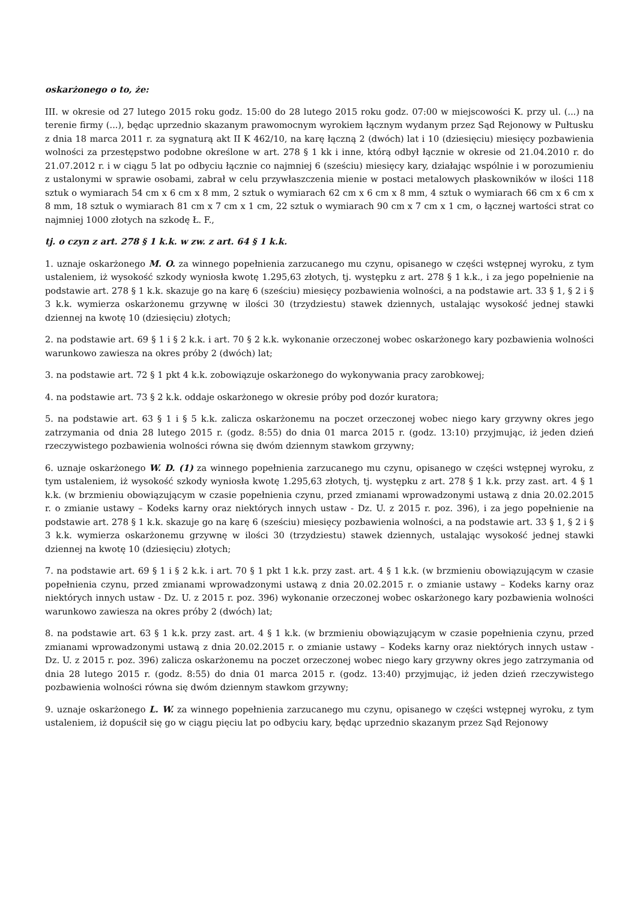oskarżonego o to, że:
III. w okresie od 27 lutego 2015 roku godz. 15:00 do 28 lutego 2015 roku godz. 07:00 w miejscowości K. przy ul. (...) na terenie firmy (...), będąc uprzednio skazanym prawomocnym wyrokiem łącznym wydanym przez Sąd Rejonowy w Pułtusku z dnia 18 marca 2011 r. za sygnaturą akt II K 462/10, na karę łączną 2 (dwóch) lat i 10 (dziesięciu) miesięcy pozbawienia wolności za przestępstwo podobne określone w art. 278 § 1 kk i inne, którą odbył łącznie w okresie od 21.04.2010 r. do 21.07.2012 r. i w ciągu 5 lat po odbyciu łącznie co najmniej 6 (sześciu) miesięcy kary, działając wspólnie i w porozumieniu z ustalonymi w sprawie osobami, zabrał w celu przywłaszczenia mienie w postaci metalowych płaskowników w ilości 118 sztuk o wymiarach 54 cm x 6 cm x 8 mm, 2 sztuk o wymiarach 62 cm x 6 cm x 8 mm, 4 sztuk o wymiarach 66 cm x 6 cm x 8 mm, 18 sztuk o wymiarach 81 cm x 7 cm x 1 cm, 22 sztuk o wymiarach 90 cm x 7 cm x 1 cm, o łącznej wartości strat co najmniej 1000 złotych na szkodę Ł. F.,
tj. o czyn z art. 278 § 1 k.k. w zw. z art. 64 § 1 k.k.
1. uznaje oskarżonego M. O. za winnego popełnienia zarzucanego mu czynu, opisanego w części wstępnej wyroku, z tym ustaleniem, iż wysokość szkody wyniosła kwotę 1.295,63 złotych, tj. występku z art. 278 § 1 k.k., i za jego popełnienie na podstawie art. 278 § 1 k.k. skazuje go na karę 6 (sześciu) miesięcy pozbawienia wolności, a na podstawie art. 33 § 1, § 2 i § 3 k.k. wymierza oskarżonemu grzywnę w ilości 30 (trzydziestu) stawek dziennych, ustalając wysokość jednej stawki dziennej na kwotę 10 (dziesięciu) złotych;
2. na podstawie art. 69 § 1 i § 2 k.k. i art. 70 § 2 k.k. wykonanie orzeczonej wobec oskarżonego kary pozbawienia wolności warunkowo zawiesza na okres próby 2 (dwóch) lat;
3. na podstawie art. 72 § 1 pkt 4 k.k. zobowiązuje oskarżonego do wykonywania pracy zarobkowej;
4. na podstawie art. 73 § 2 k.k. oddaje oskarżonego w okresie próby pod dozór kuratora;
5. na podstawie art. 63 § 1 i § 5 k.k. zalicza oskarżonemu na poczet orzeczonej wobec niego kary grzywny okres jego zatrzymania od dnia 28 lutego 2015 r. (godz. 8:55) do dnia 01 marca 2015 r. (godz. 13:10) przyjmując, iż jeden dzień rzeczywistego pozbawienia wolności równa się dwóm dziennym stawkom grzywny;
6. uznaje oskarżonego W. D. (1) za winnego popełnienia zarzucanego mu czynu, opisanego w części wstępnej wyroku, z tym ustaleniem, iż wysokość szkody wyniosła kwotę 1.295,63 złotych, tj. występku z art. 278 § 1 k.k. przy zast. art. 4 § 1 k.k. (w brzmieniu obowiązującym w czasie popełnienia czynu, przed zmianami wprowadzonymi ustawą z dnia 20.02.2015 r. o zmianie ustawy – Kodeks karny oraz niektórych innych ustaw - Dz. U. z 2015 r. poz. 396), i za jego popełnienie na podstawie art. 278 § 1 k.k. skazuje go na karę 6 (sześciu) miesięcy pozbawienia wolności, a na podstawie art. 33 § 1, § 2 i § 3 k.k. wymierza oskarżonemu grzywnę w ilości 30 (trzydziestu) stawek dziennych, ustalając wysokość jednej stawki dziennej na kwotę 10 (dziesięciu) złotych;
7. na podstawie art. 69 § 1 i § 2 k.k. i art. 70 § 1 pkt 1 k.k. przy zast. art. 4 § 1 k.k. (w brzmieniu obowiązującym w czasie popełnienia czynu, przed zmianami wprowadzonymi ustawą z dnia 20.02.2015 r. o zmianie ustawy – Kodeks karny oraz niektórych innych ustaw - Dz. U. z 2015 r. poz. 396) wykonanie orzeczonej wobec oskarżonego kary pozbawienia wolności warunkowo zawiesza na okres próby 2 (dwóch) lat;
8. na podstawie art. 63 § 1 k.k. przy zast. art. 4 § 1 k.k. (w brzmieniu obowiązującym w czasie popełnienia czynu, przed zmianami wprowadzonymi ustawą z dnia 20.02.2015 r. o zmianie ustawy – Kodeks karny oraz niektórych innych ustaw - Dz. U. z 2015 r. poz. 396) zalicza oskarżonemu na poczet orzeczonej wobec niego kary grzywny okres jego zatrzymania od dnia 28 lutego 2015 r. (godz. 8:55) do dnia 01 marca 2015 r. (godz. 13:40) przyjmując, iż jeden dzień rzeczywistego pozbawienia wolności równa się dwóm dziennym stawkom grzywny;
9. uznaje oskarżonego L. W. za winnego popełnienia zarzucanego mu czynu, opisanego w części wstępnej wyroku, z tym ustaleniem, iż dopuścił się go w ciągu pięciu lat po odbyciu kary, będąc uprzednio skazanym przez Sąd Rejonowy